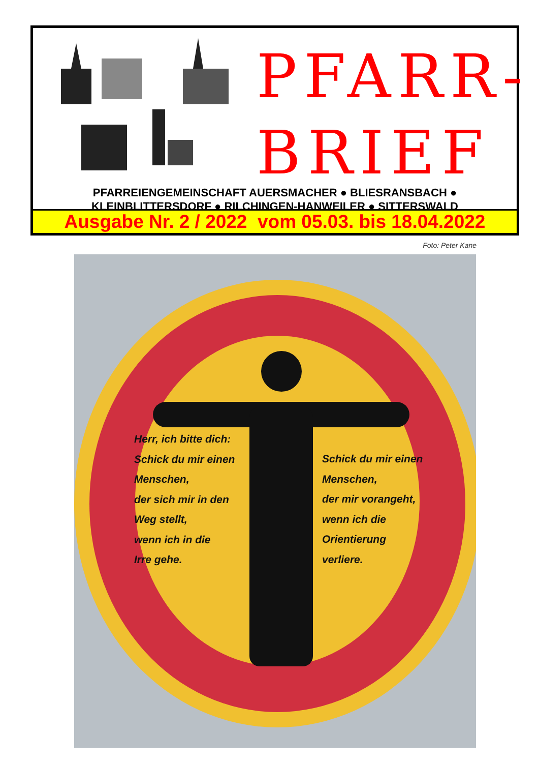PFARR-
BRIEF
PFARREIENGEMEINSCHAFT AUERSMACHER ● BLIESRANSBACH ●
KLEINBLITTERSDORF ● RILCHINGEN-HANWEILER ● SITTERSWALD
Ausgabe Nr. 2 / 2022 vom 05.03. bis 18.04.2022
Foto: Peter Kane
Herr, ich bitte dich:
Schick du mir einen
Menschen,
der sich mir in den
Weg stellt,
wenn ich in die
Irre gehe.
Schick du mir einen
Menschen,
der mir vorangeht,
wenn ich die
Orientierung
verliere.